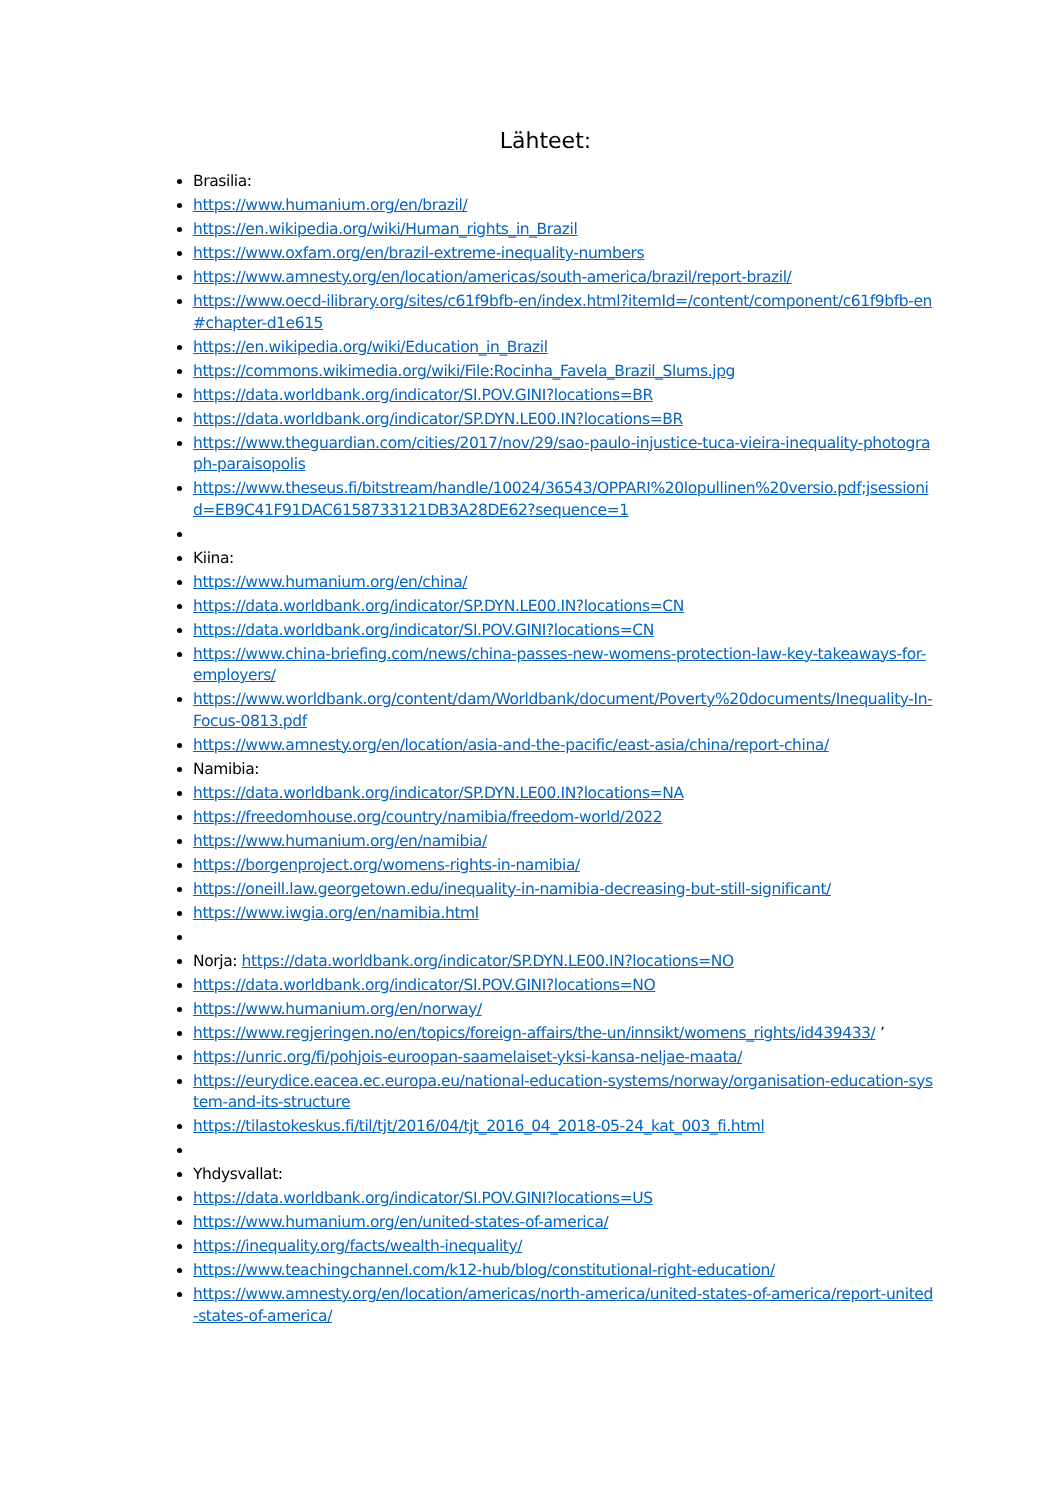Lähteet:
Brasilia:
https://www.humanium.org/en/brazil/
https://en.wikipedia.org/wiki/Human_rights_in_Brazil
https://www.oxfam.org/en/brazil-extreme-inequality-numbers
https://www.amnesty.org/en/location/americas/south-america/brazil/report-brazil/
https://www.oecd-ilibrary.org/sites/c61f9bfb-en/index.html?itemId=/content/component/c61f9bfb-en#chapter-d1e615
https://en.wikipedia.org/wiki/Education_in_Brazil
https://commons.wikimedia.org/wiki/File:Rocinha_Favela_Brazil_Slums.jpg
https://data.worldbank.org/indicator/SI.POV.GINI?locations=BR
https://data.worldbank.org/indicator/SP.DYN.LE00.IN?locations=BR
https://www.theguardian.com/cities/2017/nov/29/sao-paulo-injustice-tuca-vieira-inequality-photograph-paraisopolis
https://www.theseus.fi/bitstream/handle/10024/36543/OPPARI%20lopullinen%20versio.pdf;jsessionid=EB9C41F91DAC6158733121DB3A28DE62?sequence=1
Kiina:
https://www.humanium.org/en/china/
https://data.worldbank.org/indicator/SP.DYN.LE00.IN?locations=CN
https://data.worldbank.org/indicator/SI.POV.GINI?locations=CN
https://www.china-briefing.com/news/china-passes-new-womens-protection-law-key-takeaways-for-employers/
https://www.worldbank.org/content/dam/Worldbank/document/Poverty%20documents/Inequality-In-Focus-0813.pdf
https://www.amnesty.org/en/location/asia-and-the-pacific/east-asia/china/report-china/
Namibia:
https://data.worldbank.org/indicator/SP.DYN.LE00.IN?locations=NA
https://freedomhouse.org/country/namibia/freedom-world/2022
https://www.humanium.org/en/namibia/
https://borgenproject.org/womens-rights-in-namibia/
https://oneill.law.georgetown.edu/inequality-in-namibia-decreasing-but-still-significant/
https://www.iwgia.org/en/namibia.html
Norja: https://data.worldbank.org/indicator/SP.DYN.LE00.IN?locations=NO
https://data.worldbank.org/indicator/SI.POV.GINI?locations=NO
https://www.humanium.org/en/norway/
https://www.regjeringen.no/en/topics/foreign-affairs/the-un/innsikt/womens_rights/id439433/ ’
https://unric.org/fi/pohjois-euroopan-saamelaiset-yksi-kansa-neljae-maata/
https://eurydice.eacea.ec.europa.eu/national-education-systems/norway/organisation-education-system-and-its-structure
https://tilastokeskus.fi/til/tjt/2016/04/tjt_2016_04_2018-05-24_kat_003_fi.html
Yhdysvallat:
https://data.worldbank.org/indicator/SI.POV.GINI?locations=US
https://www.humanium.org/en/united-states-of-america/
https://inequality.org/facts/wealth-inequality/
https://www.teachingchannel.com/k12-hub/blog/constitutional-right-education/
https://www.amnesty.org/en/location/americas/north-america/united-states-of-america/report-united-states-of-america/